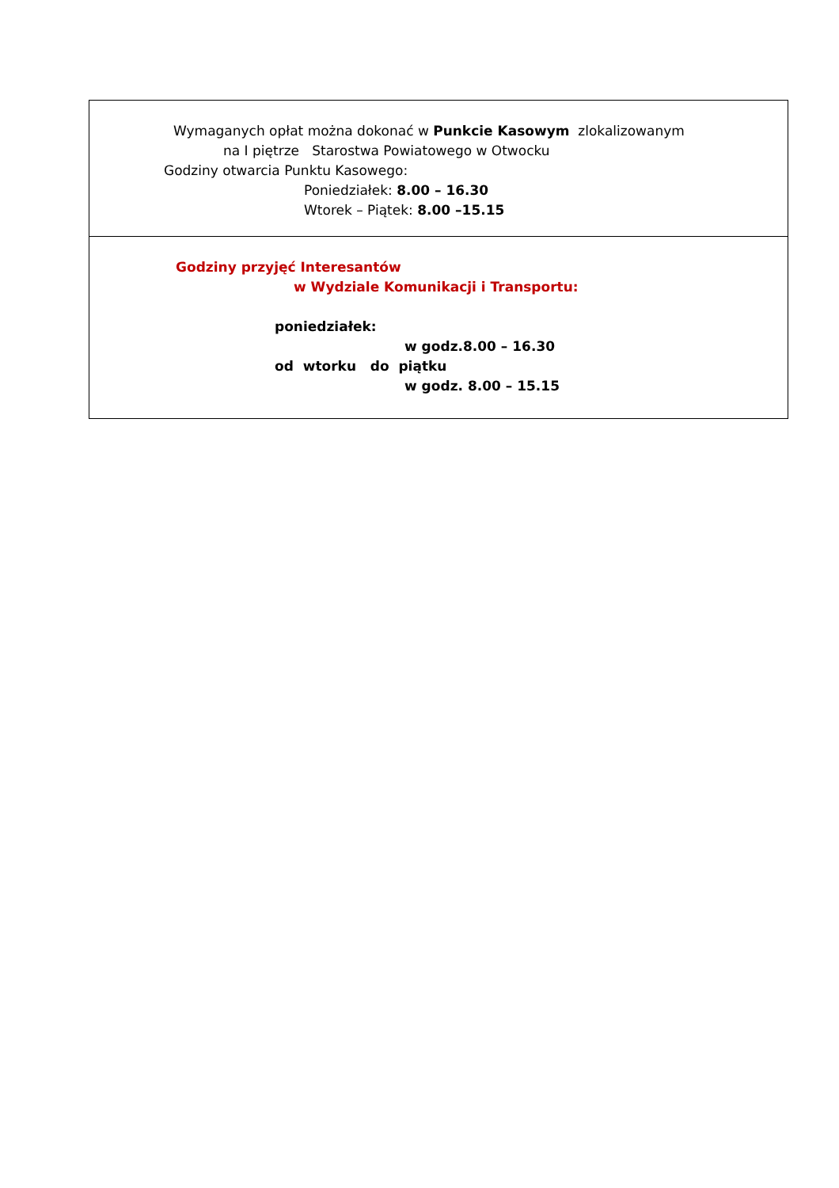Wymaganych opłat można dokonać w Punkcie Kasowym zlokalizowanym
na I piętrze Starostwa Powiatowego w Otwocku
Godziny otwarcia Punktu Kasowego:
Poniedziałek: 8.00 – 16.30
Wtorek – Piątek: 8.00 –15.15
Godziny przyjęć Interesantów
w Wydziale Komunikacji i Transportu:
poniedziałek:
w godz.8.00 – 16.30
od wtorku do piątku
w godz. 8.00 – 15.15